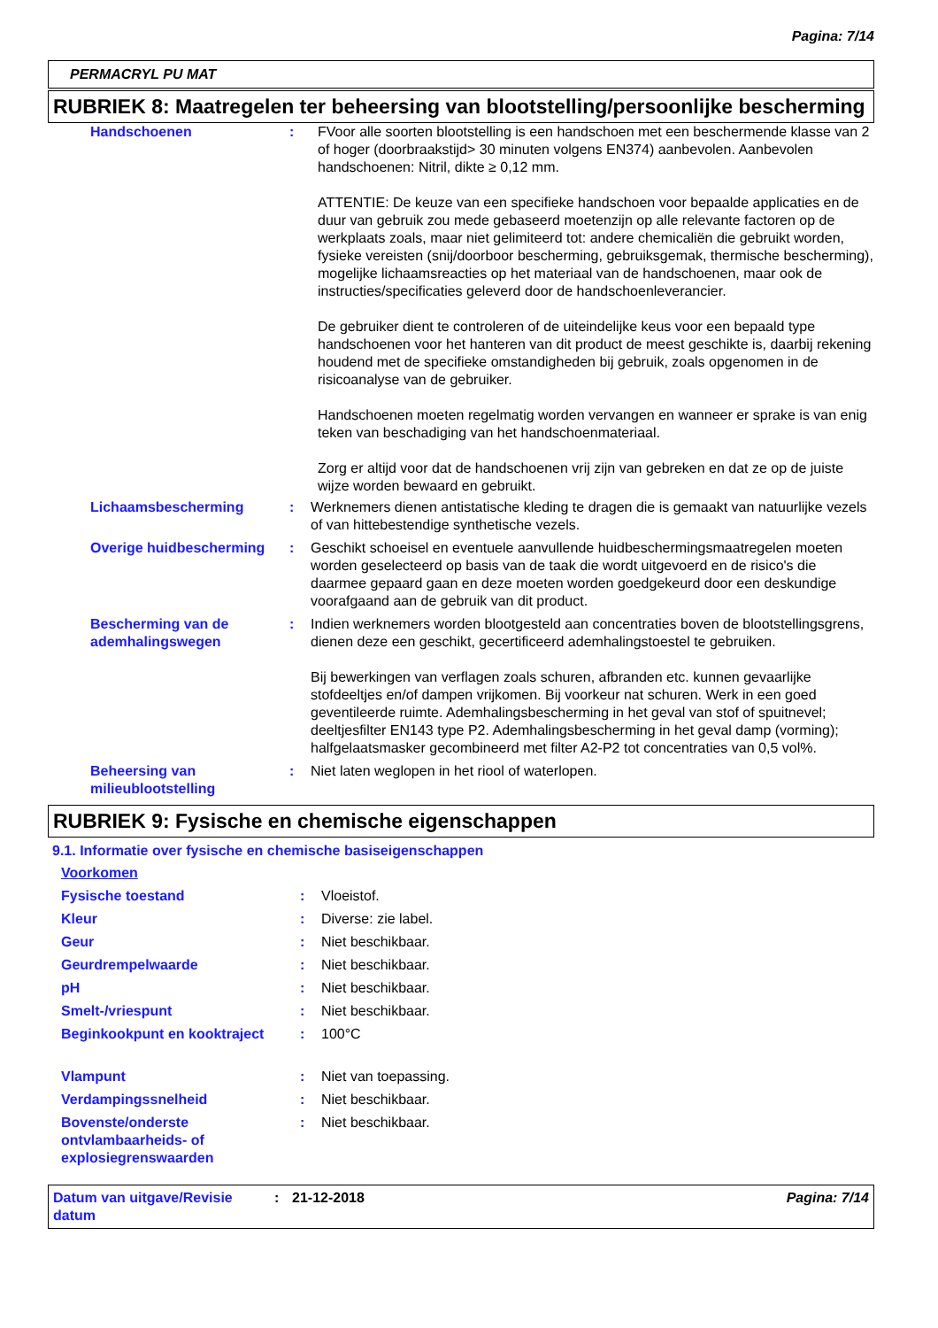Pagina: 7/14
PERMACRYL PU MAT
RUBRIEK 8: Maatregelen ter beheersing van blootstelling/persoonlijke bescherming
| Handschoenen | : | FVoor alle soorten blootstelling is een handschoen met een beschermende klasse van 2 of hoger (doorbraakstijd> 30 minuten volgens EN374) aanbevolen. Aanbevolen handschoenen: Nitril, dikte ≥ 0,12 mm. ATTENTIE: De keuze van een specifieke handschoen voor bepaalde applicaties en de duur van gebruik zou mede gebaseerd moetenzijn op alle relevante factoren op de werkplaats zoals, maar niet gelimiteerd tot: andere chemicaliën die gebruikt worden, fysieke vereisten (snij/doorboor bescherming, gebruiksgemak, thermische bescherming), mogelijke lichaamsreacties op het materiaal van de handschoenen, maar ook de instructies/specificaties geleverd door de handschoenleverancier. De gebruiker dient te controleren of de uiteindelijke keus voor een bepaald type handschoenen voor het hanteren van dit product de meest geschikte is, daarbij rekening houdend met de specifieke omstandigheden bij gebruik, zoals opgenomen in de risicoanalyse van de gebruiker. Handschoenen moeten regelmatig worden vervangen en wanneer er sprake is van enig teken van beschadiging van het handschoenmateriaal. Zorg er altijd voor dat de handschoenen vrij zijn van gebreken en dat ze op de juiste wijze worden bewaard en gebruikt. |
| Lichaamsbescherming | : | Werknemers dienen antistatische kleding te dragen die is gemaakt van natuurlijke vezels of van hittebestendige synthetische vezels. |
| Overige huidbescherming | : | Geschikt schoeisel en eventuele aanvullende huidbeschermingsmaatregelen moeten worden geselecteerd op basis van de taak die wordt uitgevoerd en de risico's die daarmee gepaard gaan en deze moeten worden goedgekeurd door een deskundige voorafgaand aan de gebruik van dit product. |
| Bescherming van de ademhalingswegen | : | Indien werknemers worden blootgesteld aan concentraties boven de blootstellingsgrens, dienen deze een geschikt, gecertificeerd ademhalingstoestel te gebruiken. Bij bewerkingen van verflagen zoals schuren, afbranden etc. kunnen gevaarlijke stofdeeltjes en/of dampen vrijkomen. Bij voorkeur nat schuren. Werk in een goed geventileerde ruimte. Ademhalingsbescherming in het geval van stof of spuitnevel; deeltjesfilter EN143 type P2. Ademhalingsbescherming in het geval damp (vorming); halfgelaatsmasker gecombineerd met filter A2-P2 tot concentraties van 0,5 vol%. |
| Beheersing van milieublootstelling | : | Niet laten weglopen in het riool of waterlopen. |
RUBRIEK 9: Fysische en chemische eigenschappen
9.1. Informatie over fysische en chemische basiseigenschappen
| Voorkomen | | |
| Fysische toestand | : | Vloeistof. |
| Kleur | : | Diverse: zie label. |
| Geur | : | Niet beschikbaar. |
| Geurdrempelwaarde | : | Niet beschikbaar. |
| pH | : | Niet beschikbaar. |
| Smelt-/vriespunt | : | Niet beschikbaar. |
| Beginkookpunt en kooktraject | : | 100°C |
| Vlampunt | : | Niet van toepassing. |
| Verdampingssnelheid | : | Niet beschikbaar. |
| Bovenste/onderste ontvlambaarheids- of explosiegrenswaarden | : | Niet beschikbaar. |
| Datum van uitgave/Revisie datum | : | 21-12-2018 | Pagina: 7/14 |